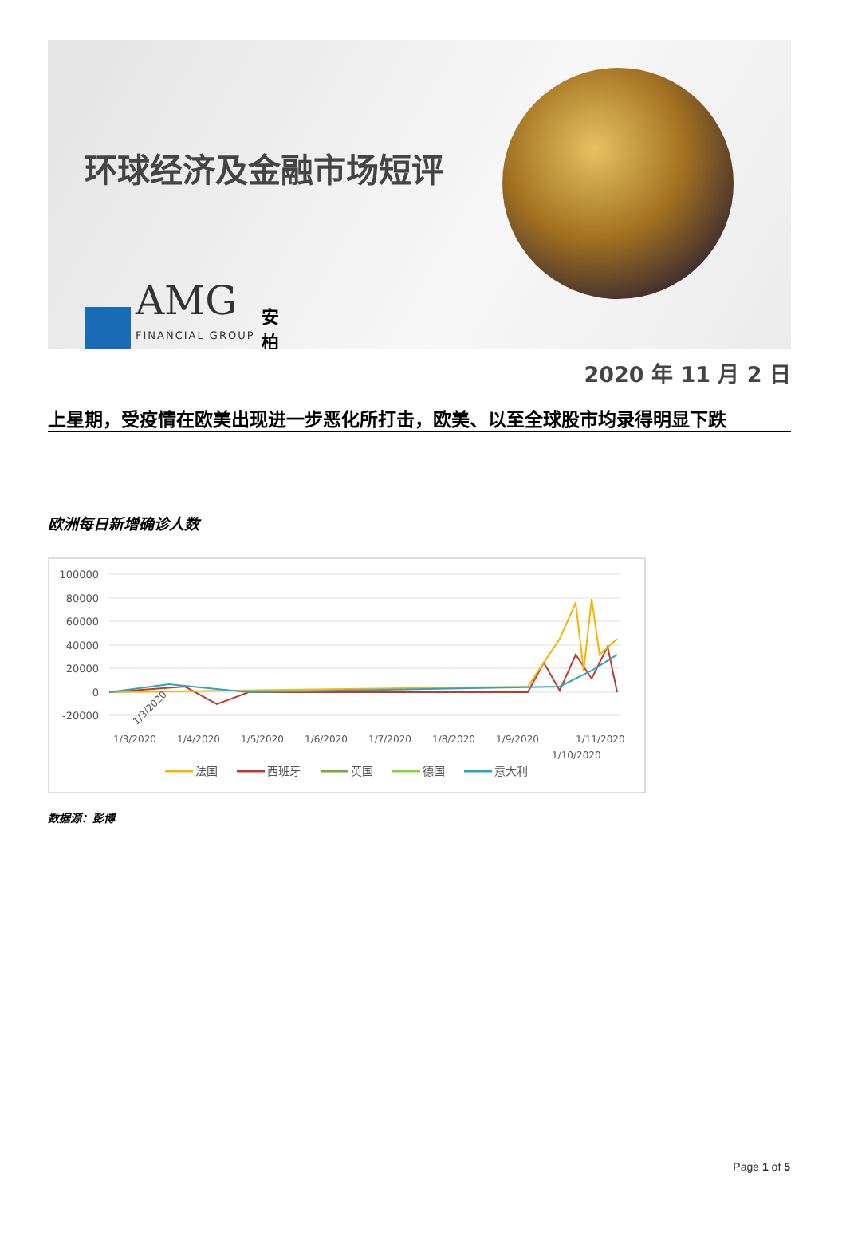环球经济及金融市场短评
AMG
FINANCIAL GROUP
安
柏
2020 年 11 月 2 日
上星期，受疫情在欧美出现进一步恶化所打击，欧美、以至全球股市均录得明显下跌
欧洲每日新增确诊人数
100000
80000
60000
40000
20000
0
-20000
1/3/2020
1/3/2020
1/4/2020
1/5/2020
1/6/2020
1/7/2020
1/8/2020
1/9/2020
1/10/2020
1/11/2020
法国
西班牙
英国
德国
意大利
数据源：彭博
Page 1 of 5